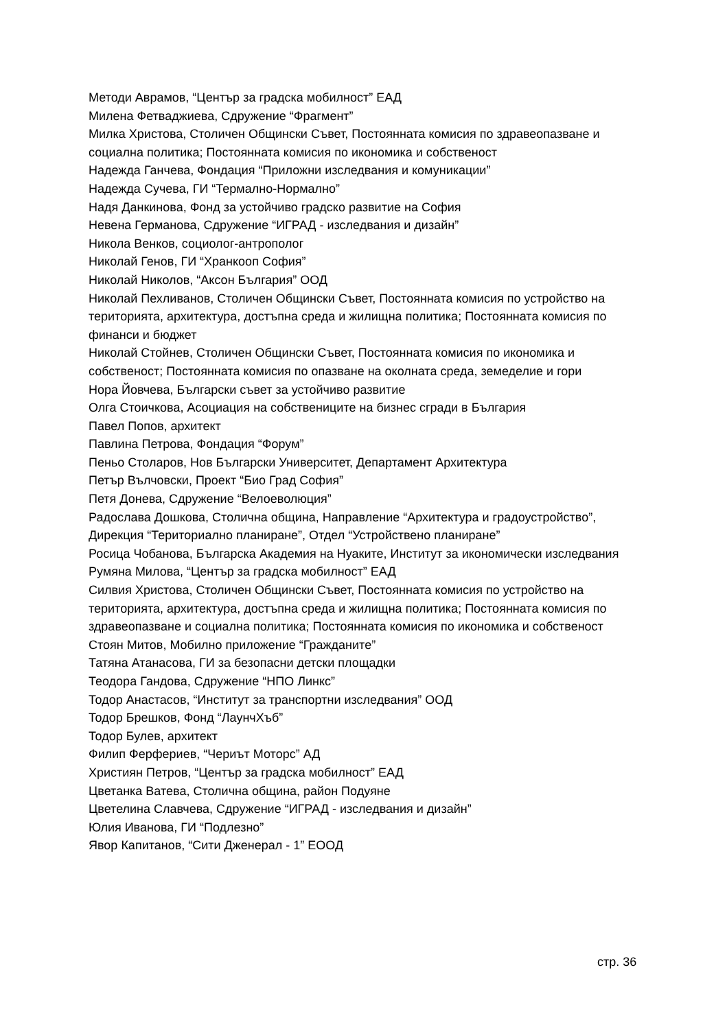Методи Аврамов, “Център за градска мобилност” ЕАД
Милена Фетваджиева, Сдружение “Фрагмент”
Милка Христова, Столичен Общински Съвет, Постоянната комисия по здравеопазване и социална политика; Постоянната комисия по икономика и собственост
Надежда Ганчева, Фондация “Приложни изследвания и комуникации”
Надежда Сучева, ГИ “Термално-Нормално”
Надя Данкинова, Фонд за устойчиво градско развитие на София
Невена Германова, Сдружение “ИГРАД - изследвания и дизайн”
Никола Венков, социолог-антрополог
Николай Генов, ГИ “Хранкооп София”
Николай Николов, “Аксон България” ООД
Николай Пехливанов, Столичен Общински Съвет, Постоянната комисия по устройство на територията, архитектура, достъпна среда и жилищна политика; Постоянната комисия по финанси и бюджет
Николай Стойнев, Столичен Общински Съвет, Постоянната комисия по икономика и собственост; Постоянната комисия по опазване на околната среда, земеделие и гори
Нора Йовчева, Български съвет за устойчиво развитие
Олга Стоичкова, Асоциация на собствениците на бизнес сгради в България
Павел Попов, архитект
Павлина Петрова, Фондация “Форум”
Пеньо Столаров, Нов Български Университет, Департамент Архитектура
Петър Вълчовски, Проект “Био Град София”
Петя Донева, Сдружение “Велоеволюция”
Радослава Дошкова, Столична община, Направление “Архитектура и градоустройство”, Дирекция “Териториално планиране”, Отдел “Устройствено планиране”
Росица Чобанова, Българска Академия на Нуаките, Институт за икономически изследвания
Румяна Милова, “Център за градска мобилност” ЕАД
Силвия Христова, Столичен Общински Съвет, Постоянната комисия по устройство на територията, архитектура, достъпна среда и жилищна политика; Постоянната комисия по здравеопазване и социална политика; Постоянната комисия по икономика и собственост
Стоян Митов, Мобилно приложение “Гражданите”
Татяна Атанасова, ГИ за безопасни детски площадки
Теодора Гандова, Сдружение “НПО Линкс”
Тодор Анастасов, “Институт за транспортни изследвания” ООД
Тодор Брешков, Фонд “ЛаунчХъб”
Тодор Булев, архитект
Филип Ферфериев, “Чериът Моторс” АД
Християн Петров, “Център за градска мобилност” ЕАД
Цветанка Ватева, Столична община, район Подуяне
Цветелина Славчева, Сдружение “ИГРАД - изследвания и дизайн”
Юлия Иванова, ГИ “Подлезно”
Явор Капитанов, “Сити Дженерал - 1” ЕООД
стр. 36